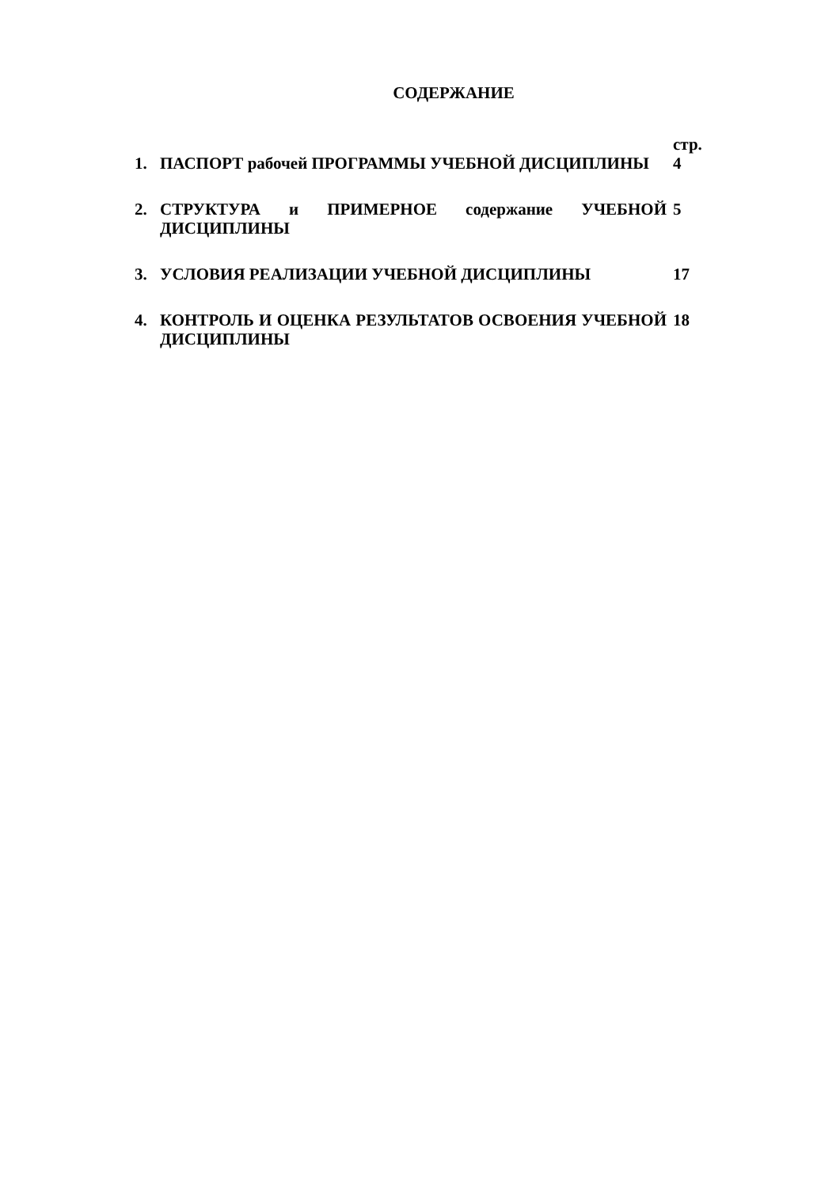СОДЕРЖАНИЕ
| | | стр. |
| 1. | ПАСПОРТ рабочей ПРОГРАММЫ УЧЕБНОЙ ДИСЦИПЛИНЫ | 4 |
| 2. | СТРУКТУРА и ПРИМЕРНОЕ содержание УЧЕБНОЙ ДИСЦИПЛИНЫ | 5 |
| 3. | УСЛОВИЯ РЕАЛИЗАЦИИ УЧЕБНОЙ ДИСЦИПЛИНЫ | 17 |
| 4. | КОНТРОЛЬ И ОЦЕНКА РЕЗУЛЬТАТОВ ОСВОЕНИЯ УЧЕБНОЙ ДИСЦИПЛИНЫ | 18 |